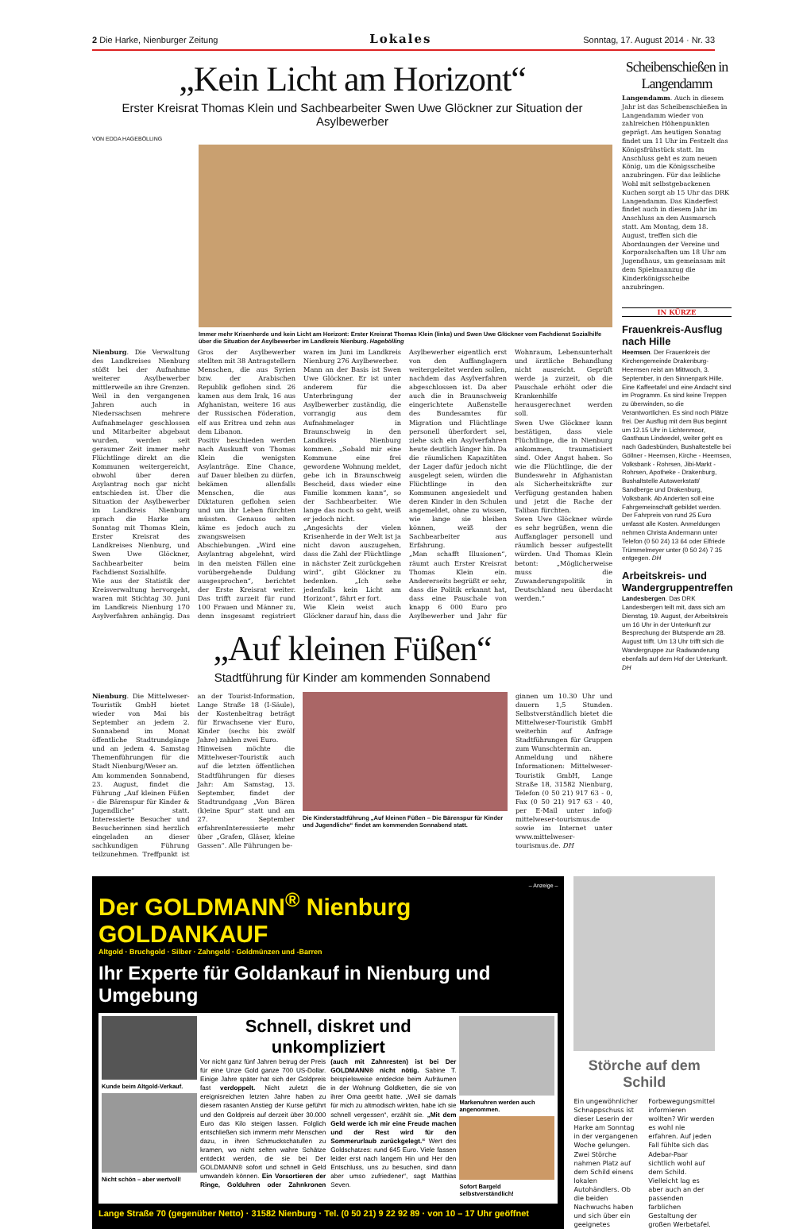2 Die Harke, Nienburger Zeitung Lokales Sonntag, 17. August 2014 · Nr. 33
„Kein Licht am Horizont“
Erster Kreisrat Thomas Klein und Sachbearbeiter Swen Uwe Glöckner zur Situation der Asylbewerber
VON EDDA HAGEBÖLLING
Immer mehr Krisenherde und kein Licht am Horizont: Erster Kreisrat Thomas Klein (links) und Swen Uwe Glöckner vom Fachdienst Sozialhilfe über die Situation der Asylbewerber im Landkreis Nienburg. Hagebölling
Nienburg. Die Verwaltung des Landkreises Nienburg stößt bei der Aufnahme weiterer Asylbewerber mittlerweile an ihre Grenzen. Weil in den vergangenen Jahren auch in Niedersachsen mehrere Aufnahmelager geschlossen und Mitarbeiter abgebaut wurden, werden seit geraumer Zeit immer mehr Flüchtlinge direkt an die Kommunen weitergereicht, obwohl über deren Asylantrag noch gar nicht entschieden ist. Über die Situation der Asylbewerber im Landkreis Nienburg sprach die Harke am Sonntag mit Thomas Klein, Erster Kreisrat des Landkreises Nienburg, und Swen Uwe Glöckner, Sachbearbeiter beim Fachdienst Sozialhilfe.
Wie aus der Statistik der Kreisverwaltung hervorgeht, waren mit Stichtag 30. Juni im Landkreis Nienburg 170 Asylverfahren anhängig. Das Gros der Asylbewerber stellten mit 38 Antragstellern Menschen, die aus Syrien bzw. der Arabischen Republik geflohen sind. 26 kamen aus dem Irak, 16 aus Afghanistan, weitere 16 aus der Russischen Föderation, elf aus Eritrea und zehn aus dem Libanon.
Positiv beschieden werden nach Auskunft von Thomas Klein die wenigsten Asylanträge. Eine Chance, auf Dauer bleiben zu dürfen, bekämen allenfalls Menschen, die aus Diktaturen geflohen seien und um ihr Leben fürchten müssten. Genauso selten käme es jedoch auch zu zwangsweisen Abschiebungen. „Wird eine Asylantrag abgelehnt, wird in den meisten Fällen eine vorübergehende Duldung ausgesprochen“, berichtet der Erste Kreisrat weiter. Das trifft zurzeit für rund 100 Frauen und Männer zu, denn insgesamt registriert waren im Juni im Landkreis Nienburg 276 Asylbewerber.
Mann an der Basis ist Swen Uwe Glöckner. Er ist unter anderem für die Unterbringung der Asylbewerber zuständig, die vorrangig aus dem Aufnahmelager in Braunschweig in den Landkreis Nienburg kommen. „Sobald mir eine Kommune eine frei gewordene Wohnung meldet, gebe ich in Braunschweig Bescheid, dass wieder eine Familie kommen kann“, so der Sachbearbeiter. Wie lange das noch so geht, weiß er jedoch nicht.
„Angesichts der vielen Krisenherde in der Welt ist ja nicht davon auszugehen, dass die Zahl der Flüchtlinge in nächster Zeit zurückgehen wird“, gibt Glöckner zu bedenken. „Ich sehe jedenfalls kein Licht am Horizont“, fährt er fort.
Wie Klein weist auch Glöckner darauf hin, dass die Asylbewerber eigentlich erst von den Auffanglagern weitergeleitet werden sollen, nachdem das Asylverfahren abgeschlossen ist. Da aber auch die in Braunschweig eingerichtete Außenstelle des Bundesamtes für Migration und Flüchtlinge personell überfordert sei, ziehe sich ein Asylverfahren heute deutlich länger hin. Da die räumlichen Kapazitäten der Lager dafür jedoch nicht ausgelegt seien, würden die Flüchtlinge in den Kommunen angesiedelt und deren Kinder in den Schulen angemeldet, ohne zu wissen, wie lange sie bleiben können, weiß der Sachbearbeiter aus Erfahrung.
„Man schafft Illusionen“, räumt auch Erster Kreisrat Thomas Klein ein. Andererseits begrüßt er sehr, dass die Politik erkannt hat, dass eine Pauschale von knapp 6 000 Euro pro Asylbewerber und Jahr für Wohnraum, Lebensunterhalt und ärztliche Behandlung nicht ausreicht. Geprüft werde ja zurzeit, ob die Pauschale erhöht oder die Krankenhilfe herausgerechnet werden soll.
Swen Uwe Glöckner kann bestätigen, dass viele Flüchtlinge, die in Nienburg ankommen, traumatisiert sind. Oder Angst haben. So wie die Flüchtlinge, die der Bundeswehr in Afghanistan als Sicherheitskräfte zur Verfügung gestanden haben und jetzt die Rache der Taliban fürchten.
Swen Uwe Glöckner würde es sehr begrüßen, wenn die Auffanglager personell und räumlich besser aufgestellt würden. Und Thomas Klein betont: „Möglicherweise muss die Zuwanderungspolitik in Deutschland neu überdacht werden.“
„Auf kleinen Füßen“
Stadtführung für Kinder am kommenden Sonnabend
Nienburg. Die Mittelweser-Touristik GmbH bietet wieder von Mai bis September an jedem 2. Sonnabend im Monat öffentliche Stadtrundgänge und an jedem 4. Samstag Themenführungen für die Stadt Nienburg/Weser an.
Am kommenden Sonnabend, 23. August, findet die Führung „Auf kleinen Füßen - die Bärenspur für Kinder & Jugendliche“ statt. Interessierte Besucher und Besucherinnen sind herzlich eingeladen an dieser sachkundigen Führung teilzunehmen. Treffpunkt ist an der Tourist-Information, Lange Straße 18 (I-Säule), der Kostenbeitrag beträgt für Erwachsene vier Euro, Kinder (sechs bis zwölf Jahre) zahlen zwei Euro.
Hinweisen möchte die Mittelweser-Touristik auch auf die letzten öffentlichen Stadtführungen für dieses Jahr: Am Samstag, 13. September, findet der Stadtrundgang „Von Bären (k)eine Spur“ statt und am 27. September erfahrenInteressierte mehr über „Grafen, Gläser, kleine Gassen“. Alle Führungen be-
Die Kinderstadtführung „Auf kleinen Füßen – Die Bärenspur für Kinder und Jugendliche“ findet am kommenden Sonnabend statt.
ginnen um 10.30 Uhr und dauern 1,5 Stunden. Selbstverständlich bietet die Mittelweser-Touristik GmbH weiterhin auf Anfrage Stadtführungen für Gruppen zum Wunschtermin an.
Anmeldung und nähere Informationen: Mittelweser-Touristik GmbH, Lange Straße 18, 31582 Nienburg, Telefon (0 50 21) 917 63 - 0, Fax (0 50 21) 917 63 - 40, per E-Mail unter info@ mittelweser-tourismus.de sowie im Internet unter www.mittelweser-tourismus.de. DH
Scheibenschießen in Langendamm
Langendamm. Auch in diesem Jahr ist das Scheibenschießen in Langendamm wieder von zahlreichen Höhenpunkten geprägt. Am heutigen Sonntag findet um 11 Uhr im Festzelt das Königsfrühstück statt. Im Anschluss geht es zum neuen König, um die Königsscheibe anzubringen. Für das leibliche Wohl mit selbstgebackenen Kuchen sorgt ab 15 Uhr das DRK Langendamm. Das Kinderfest findet auch in diesem Jahr im Anschluss an den Ausmarsch statt. Am Montag, dem 18. August, treffen sich die Abordnungen der Vereine und Korporalschaften um 18 Uhr am Jugendhaus, um gemeinsam mit dem Spielmannzug die Kinderkönigsscheibe anzubringen.
IN KÜRZE
Frauenkreis-Ausflug nach Hille
Heemsen. Der Frauenkreis der Kirchengemeinde Drakenburg-Heemsen reist am Mittwoch, 3. September, in den Sinnenpark Hille. Eine Kaffeetafel und eine Andacht sind im Programm. Es sind keine Treppen zu überwinden, so die Verantwortlichen. Es sind noch Plätze frei. Der Ausflug mit dem Bus beginnt um 12.15 Uhr in Lichtenmoor, Gasthaus Lindwedel, weiter geht es nach Gadesbünden, Bushaltestelle bei Göllner - Heemsen, Kirche - Heemsen, Volksbank - Rohrsen, Jibi-Markt - Rohrsen, Apotheke - Drakenburg, Bushaltstelle Autowerkstatt/ Sandberge und Drakenburg, Volksbank. Ab Anderten soll eine Fahrgemeinschaft gebildet werden. Der Fahrpreis von rund 25 Euro umfasst alle Kosten. Anmeldungen nehmen Christa Andermann unter Telefon (0 50 24) 13 64 oder Elfriede Trümmelmeyer unter (0 50 24) 7 35 entgegen. DH
Arbeitskreis- und Wandergruppentreffen
Landesbergen. Das DRK Landesbergen teilt mit, dass sich am Dienstag, 19. August, der Arbeitskreis um 16 Uhr in der Unterkunft zur Besprechung der Blutspende am 28. August trifft. Um 13 Uhr trifft sich die Wandergruppe zur Radwanderung ebenfalls auf dem Hof der Unterkunft. DH
– Anzeige –
Der GOLDMANN<sup>®</sup> Nienburg GOLDANKAUF
Altgold · Bruchgold · Silber · Zahngold · Goldmünzen und -Barren
Ihr Experte für Goldankauf in Nienburg und Umgebung
Kunde beim Altgold-Verkauf.
Nicht schön – aber wertvoll!
Schnell, diskret und unkompliziert
Vor nicht ganz fünf Jahren betrug der Preis für eine Unze Gold ganze 700 US-Dollar. Einige Jahre später hat sich der Goldpreis fast verdoppelt. Nicht zuletzt die ereignisreichen letzten Jahre haben zu diesem rasanten Anstieg der Kurse geführt und den Goldpreis auf derzeit über 30.000 Euro das Kilo steigen lassen. Folglich entschließen sich immerm mehr Menschen dazu, in ihren Schmuckschatullen zu kramen, wo nicht selten wahre Schätze entdeckt werden, die sie bei Der GOLDMANN® sofort und schnell in Geld umwandeln können. Ein Vorsortieren der Ringe, Golduhren oder Zahnkronen (auch mit Zahnresten) ist bei Der GOLDMANN® nicht nötig. Sabine T. beispielsweise entdeckte beim Aufräumen in der Wohnung Goldketten, die sie von ihrer Oma geerbt hatte. „Weil sie damals für mich zu altmodisch wirkten, habe ich sie schnell vergessen“, erzählt sie. „Mit dem Geld werde ich mir eine Freude machen und der Rest wird für den Sommerurlaub zurückgelegt.“ Wert des Goldschatzes: rund 645 Euro. Viele fassen leider erst nach langem Hin und Her den Entschluss, uns zu besuchen, sind dann aber umso zufriedener“, sagt Matthias Seven.
Markenuhren werden auch angenommen.
Sofort Bargeld selbstverständlich!
Lange Straße 70 (gegenüber Netto) · 31582 Nienburg · Tel. (0 50 21) 9 22 92 89 · von 10 – 17 Uhr geöffnet
Störche auf dem Schild
Ein ungewöhnlicher Schnappschuss ist dieser Leserin der Harke am Sonntag in der vergangenen Woche gelungen. Zwei Störche nahmen Platz auf dem Schild einens lokalen Autohändlers. Ob die beiden Nachwuchs haben und sich über ein geeignetes Forbewegungsmittel informieren wollten? Wir werden es wohl nie erfahren. Auf jeden Fall fühlte sich das Adebar-Paar sichtlich wohl auf dem Schild. Vielleicht lag es aber auch an der passenden farblichen Gestaltung der großen Werbetafel.